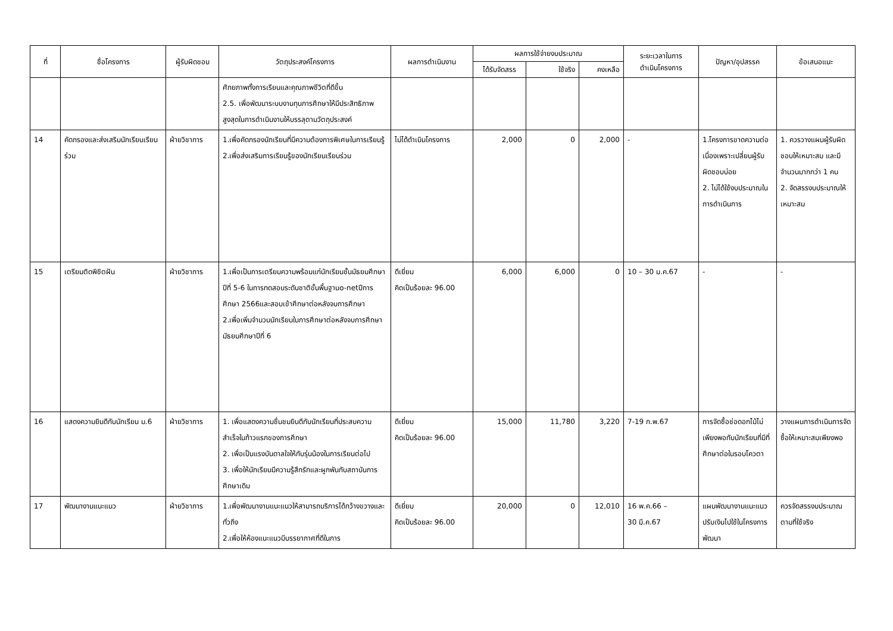| ที่ | ชื่อโครงการ | ผู้รับผิดชอบ | วัตถุประสงค์โครงการ | ผลการดำเนินงาน | ผลการใช้จ่ายงบประมาณ | | | ระยะเวลาในการ ดำเนินโครงการ | ปัญหา/อุปสรรค | ข้อเสนอแนะ |
| --- | --- | --- | --- | --- | --- | --- | --- | --- | --- | --- |
| | | | | | ได้รับจัดสรร | ใช้จริง | คงเหลือ | | | |
| | | | ศักยภาพทั้งการเรียนและคุณภาพชีวิตที่ดีขึ้น 2.5. เพื่อพัฒนาระบบงานทุนการศึกษาให้มีประสิทธิภาพสูงสุดในการดำเนินงานให้บรรลุตามวัตถุประสงค์ | | | | | | | |
| 14 | คัดกรองและส่งเสริมนักเรียนเรียนร่วม | ฝ่ายวิชาการ | 1.เพื่อคัดกรองนักเรียนที่มีความต้องการพิเศษในการเรียนรู้ 2.เพื่อส่งเสริมการเรียนรู้ของนักเรียนเรียนร่วม | ไม่ได้ดำเนินโครงการ | 2,000 | 0 | 2,000 | - | 1.โครงการขาดความต่อเนื่องเพราะเปลี่ยนผู้รับผิดชอบบ่อย 2. ไม่ได้ใช้งบประมาณในการดำเนินการ | 1. ควรวางแผนผู้รับผิดชอบให้เหมาะสม และมีจำนวนมากกว่า 1 คน 2. จัดสรรงบประมาณให้เหมาะสม |
| 15 | เตรียมติดพิชิตฝัน | ฝ่ายวิชาการ | 1.เพื่อเป็นการเตรียมความพร้อมแก่นักเรียนชั้นมัธยมศึกษาปีที่ 5-6 ในการทดสอบระดับชาติขั้นพื้นฐานo-netปีการศึกษา 2566และสอบเข้าศึกษาต่อหลังจบการศึกษา 2.เพื่อเพิ่มจำนวนนักเรียนในการศึกษาต่อหลังจบการศึกษามัธยมศึกษาปีที่ 6 | ดีเยี่ยม คิดเป็นร้อยละ 96.00 | 6,000 | 6,000 | 0 | 10 – 30 ม.ค.67 | - | - |
| 16 | แสดงความยินดีกับนักเรียน ม.6 | ฝ่ายวิชาการ | 1. เพื่อแสดงความชื่นชมยินดีกับนักเรียนที่ประสบความสำเร็จในก้าวแรกของการศึกษา 2. เพื่อเป็นแรงบันดาลใจให้กับรุ่นน้องในการเรียนต่อไป 3. เพื่อให้นักเรียนมีความรู้สึกรักและผูกพันกับสถาบันการศึกษาเดิม | ดีเยี่ยม คิดเป็นร้อยละ 96.00 | 15,000 | 11,780 | 3,220 | 7-19 ก.พ.67 | การจัดซื้อช่อดอกไม้ไม่เพียงพอกับนักเรียนที่มีที่ศึกษาต่อในรอบโควตา | วางแผนการดำเนินการจัดซื้อให้เหมาะสมเพียงพอ |
| 17 | พัฒนางานแนะแนว | ฝ่ายวิชาการ | 1.เพื่อพัฒนางานแนะแนวให้สามารถบริการได้กว้างขวางและทั่วถึง 2.เพื่อให้ห้องแนะแนวมีบรรยากาศที่ดีในการ | ดีเยี่ยม คิดเป็นร้อยละ 96.00 | 20,000 | 0 | 12,010 | 16 พ.ค.66 – 30 มี.ค.67 | แผนพัฒนางานแนะแนวปรับเงินไปใช้ในโครงการพัฒนา | ควรจัดสรรงบประมาณตามที่ใช้จริง |